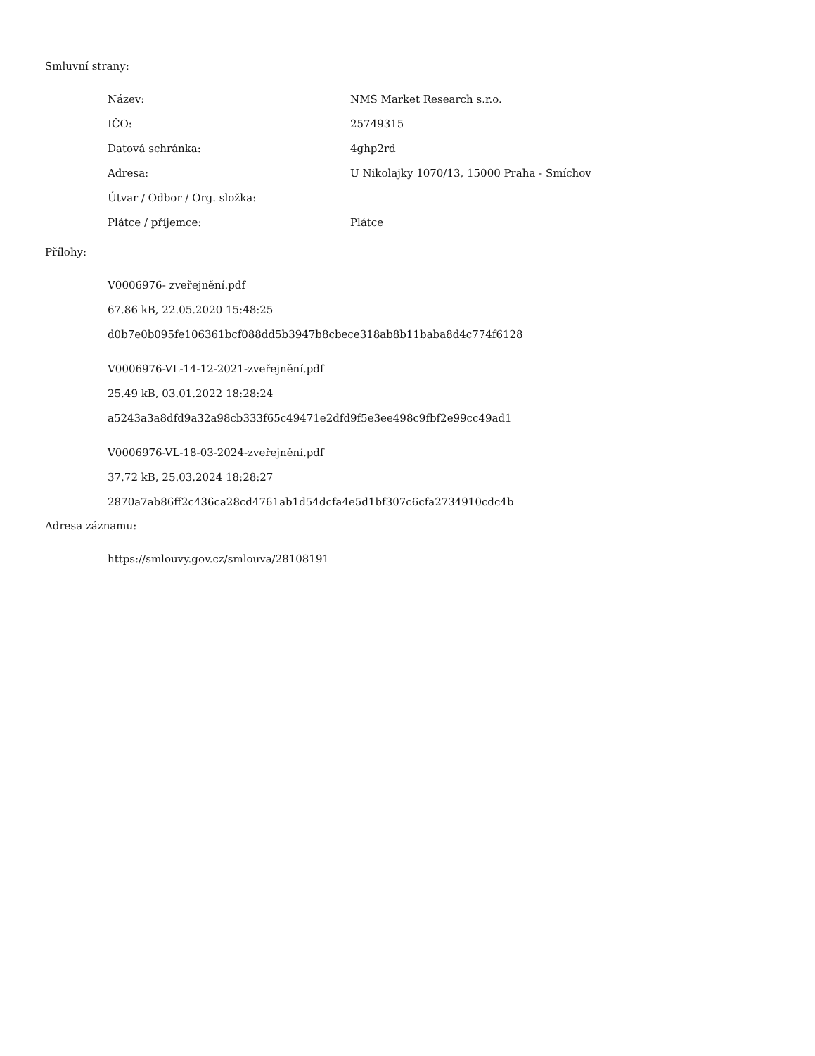Smluvní strany:
Název:
NMS Market Research s.r.o.
IČO:
25749315
Datová schránka:
4ghp2rd
Adresa:
U Nikolajky 1070/13, 15000 Praha - Smíchov
Útvar / Odbor / Org. složka:
Plátce / příjemce:
Plátce
Přílohy:
V0006976- zveřejnění.pdf
67.86 kB, 22.05.2020 15:48:25
d0b7e0b095fe106361bcf088dd5b3947b8cbece318ab8b11baba8d4c774f6128
V0006976-VL-14-12-2021-zveřejnění.pdf
25.49 kB, 03.01.2022 18:28:24
a5243a3a8dfd9a32a98cb333f65c49471e2dfd9f5e3ee498c9fbf2e99cc49ad1
V0006976-VL-18-03-2024-zveřejnění.pdf
37.72 kB, 25.03.2024 18:28:27
2870a7ab86ff2c436ca28cd4761ab1d54dcfa4e5d1bf307c6cfa2734910cdc4b
Adresa záznamu:
https://smlouvy.gov.cz/smlouva/28108191